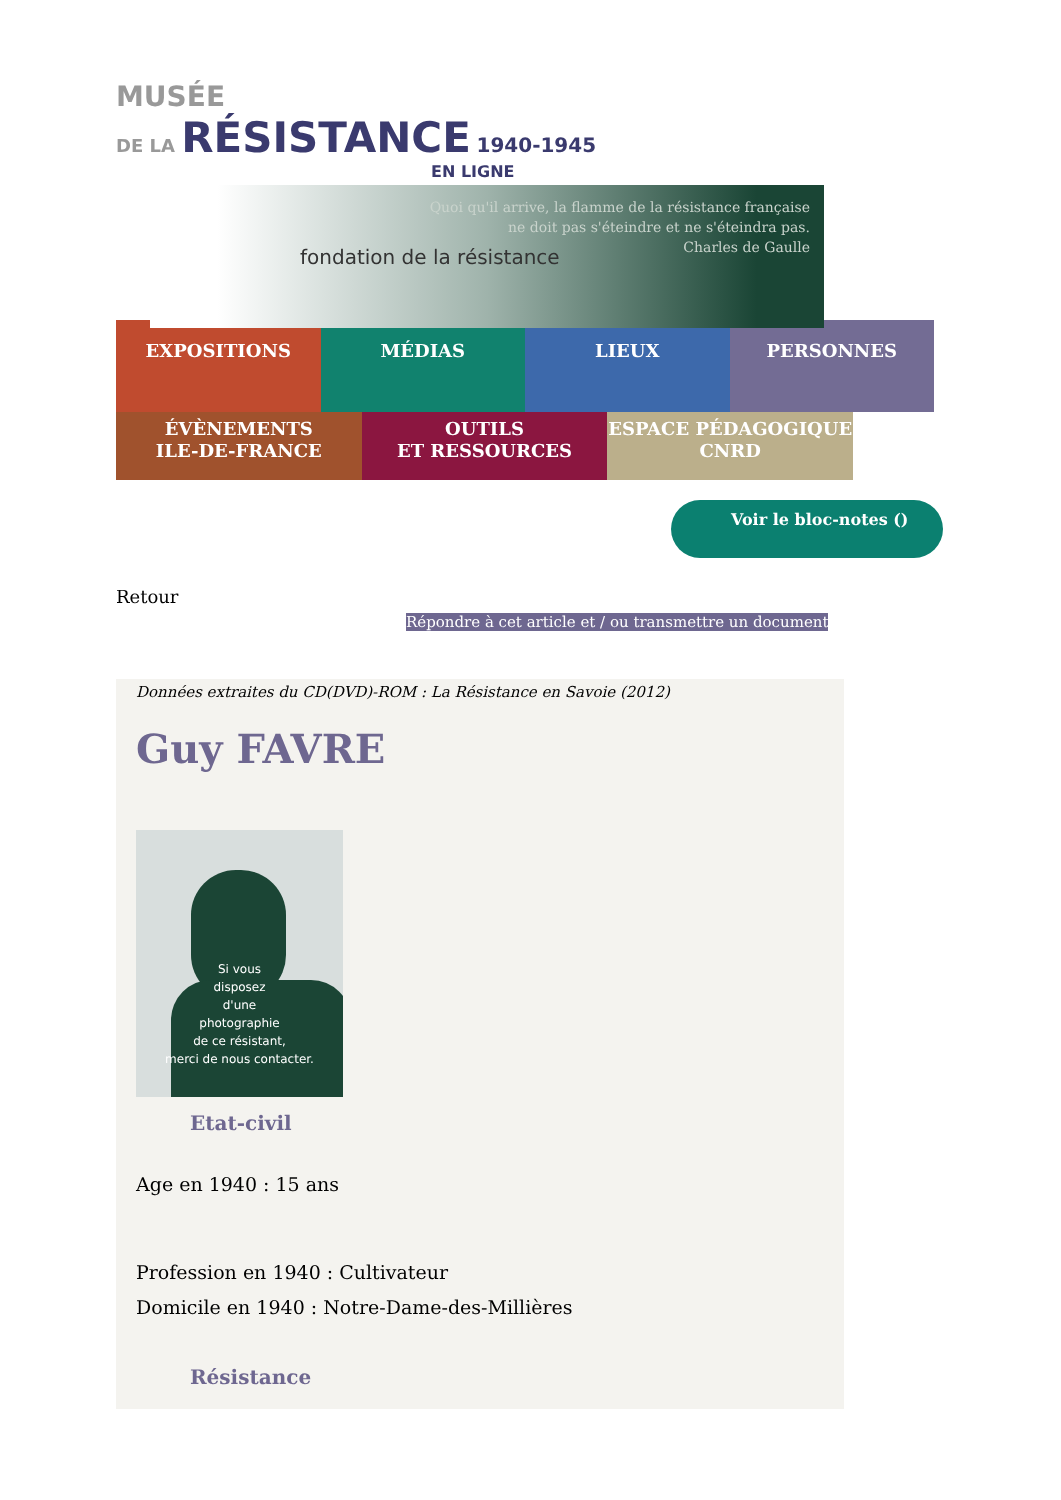MUSÉE
DE LA RÉSISTANCE 1940-1945
EN LIGNE
Quoi qu'il arrive, la flamme de la résistance française
ne doit pas s'éteindre et ne s'éteindra pas.
Charles de Gaulle
fondation de la résistance
EXPOSITIONS MÉDIAS LIEUX PERSONNES
ÉVÈNEMENTS
ILE-DE-FRANCE
OUTILS
ET RESSOURCES
ESPACE PÉDAGOGIQUE
CNRD
Voir le bloc-notes ()
Retour
Répondre à cet article et / ou transmettre un document
Données extraites du CD(DVD)-ROM : La Résistance en Savoie (2012)
Guy FAVRE
Si vous
disposez
d'une
photographie
de ce résistant,
merci de nous contacter.
Etat-civil
Age en 1940 : 15 ans
Profession en 1940 : Cultivateur
Domicile en 1940 : Notre-Dame-des-Millières
Résistance